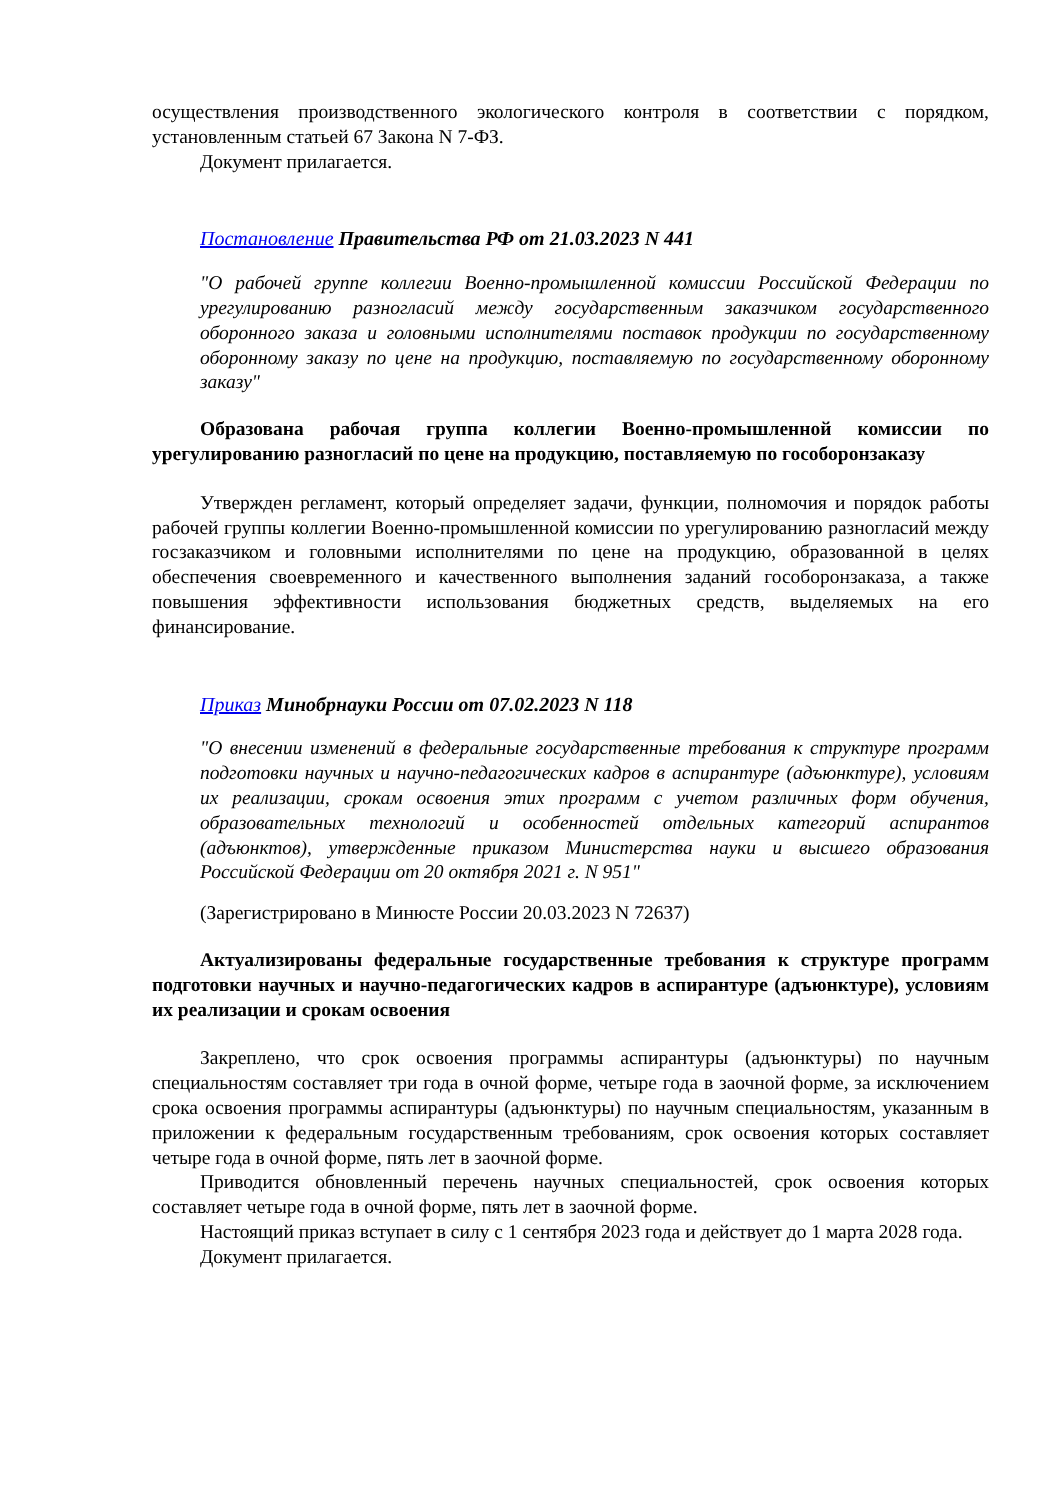осуществления производственного экологического контроля в соответствии с порядком, установленным статьей 67 Закона N 7-ФЗ.
Документ прилагается.
Постановление Правительства РФ от 21.03.2023 N 441
"О рабочей группе коллегии Военно-промышленной комиссии Российской Федерации по урегулированию разногласий между государственным заказчиком государственного оборонного заказа и головными исполнителями поставок продукции по государственному оборонному заказу по цене на продукцию, поставляемую по государственному оборонному заказу"
Образована рабочая группа коллегии Военно-промышленной комиссии по урегулированию разногласий по цене на продукцию, поставляемую по гособоронзаказу
Утвержден регламент, который определяет задачи, функции, полномочия и порядок работы рабочей группы коллегии Военно-промышленной комиссии по урегулированию разногласий между госзаказчиком и головными исполнителями по цене на продукцию, образованной в целях обеспечения своевременного и качественного выполнения заданий гособоронзаказа, а также повышения эффективности использования бюджетных средств, выделяемых на его финансирование.
Приказ Минобрнауки России от 07.02.2023 N 118
"О внесении изменений в федеральные государственные требования к структуре программ подготовки научных и научно-педагогических кадров в аспирантуре (адъюнктуре), условиям их реализации, срокам освоения этих программ с учетом различных форм обучения, образовательных технологий и особенностей отдельных категорий аспирантов (адъюнктов), утвержденные приказом Министерства науки и высшего образования Российской Федерации от 20 октября 2021 г. N 951"
(Зарегистрировано в Минюсте России 20.03.2023 N 72637)
Актуализированы федеральные государственные требования к структуре программ подготовки научных и научно-педагогических кадров в аспирантуре (адъюнктуре), условиям их реализации и срокам освоения
Закреплено, что срок освоения программы аспирантуры (адъюнктуры) по научным специальностям составляет три года в очной форме, четыре года в заочной форме, за исключением срока освоения программы аспирантуры (адъюнктуры) по научным специальностям, указанным в приложении к федеральным государственным требованиям, срок освоения которых составляет четыре года в очной форме, пять лет в заочной форме.
Приводится обновленный перечень научных специальностей, срок освоения которых составляет четыре года в очной форме, пять лет в заочной форме.
Настоящий приказ вступает в силу с 1 сентября 2023 года и действует до 1 марта 2028 года.
Документ прилагается.